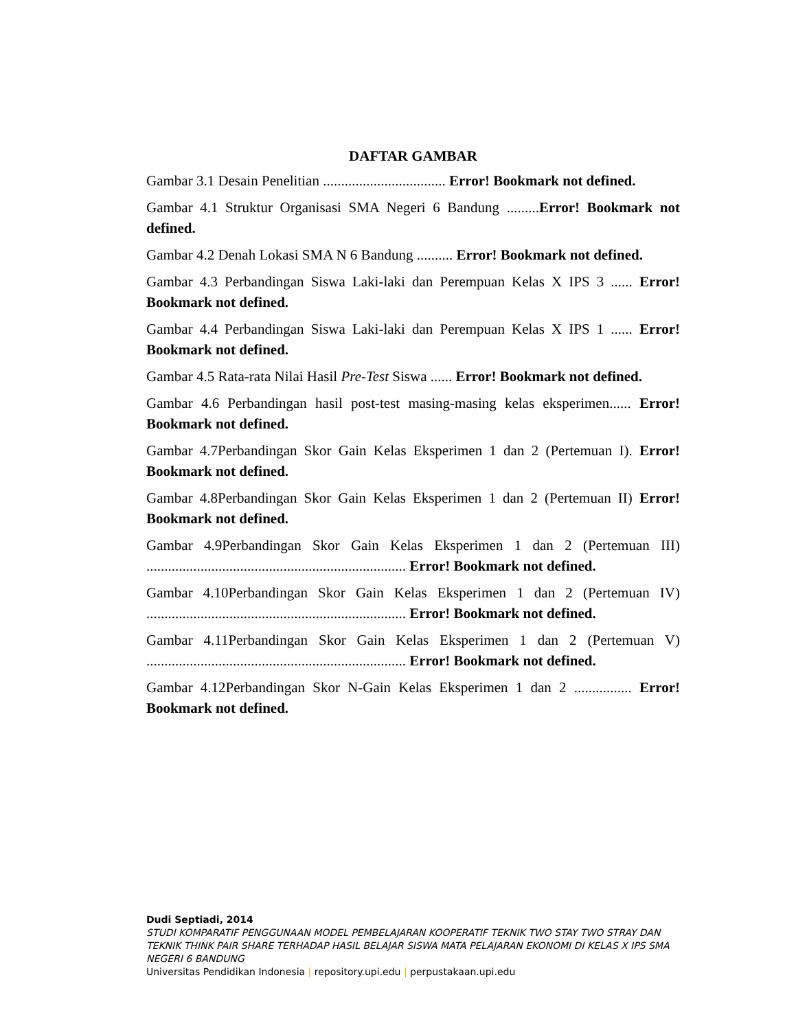DAFTAR GAMBAR
Gambar 3.1 Desain Penelitian .................................. Error! Bookmark not defined.
Gambar 4.1 Struktur Organisasi SMA Negeri 6 Bandung .........Error! Bookmark not defined.
Gambar 4.2 Denah Lokasi SMA N 6 Bandung .......... Error! Bookmark not defined.
Gambar 4.3 Perbandingan Siswa Laki-laki dan Perempuan Kelas X IPS 3 ...... Error! Bookmark not defined.
Gambar 4.4 Perbandingan Siswa Laki-laki dan Perempuan Kelas X IPS 1 ...... Error! Bookmark not defined.
Gambar 4.5 Rata-rata Nilai Hasil Pre-Test Siswa ...... Error! Bookmark not defined.
Gambar 4.6 Perbandingan hasil post-test masing-masing kelas eksperimen...... Error! Bookmark not defined.
Gambar 4.7Perbandingan Skor Gain Kelas Eksperimen 1 dan 2 (Pertemuan I). Error! Bookmark not defined.
Gambar 4.8Perbandingan Skor Gain Kelas Eksperimen 1 dan 2 (Pertemuan II) Error! Bookmark not defined.
Gambar 4.9Perbandingan Skor Gain Kelas Eksperimen 1 dan 2 (Pertemuan III) ........................................................................ Error! Bookmark not defined.
Gambar 4.10Perbandingan Skor Gain Kelas Eksperimen 1 dan 2 (Pertemuan IV) ........................................................................ Error! Bookmark not defined.
Gambar 4.11Perbandingan Skor Gain Kelas Eksperimen 1 dan 2 (Pertemuan V) ........................................................................ Error! Bookmark not defined.
Gambar 4.12Perbandingan Skor N-Gain Kelas Eksperimen 1 dan 2 ................ Error! Bookmark not defined.
Dudi Septiadi, 2014
STUDI KOMPARATIF PENGGUNAAN MODEL PEMBELAJARAN KOOPERATIF TEKNIK TWO STAY TWO STRAY DAN TEKNIK THINK PAIR SHARE TERHADAP HASIL BELAJAR SISWA MATA PELAJARAN EKONOMI DI KELAS X IPS SMA NEGERI 6 BANDUNG
Universitas Pendidikan Indonesia | repository.upi.edu | perpustakaan.upi.edu